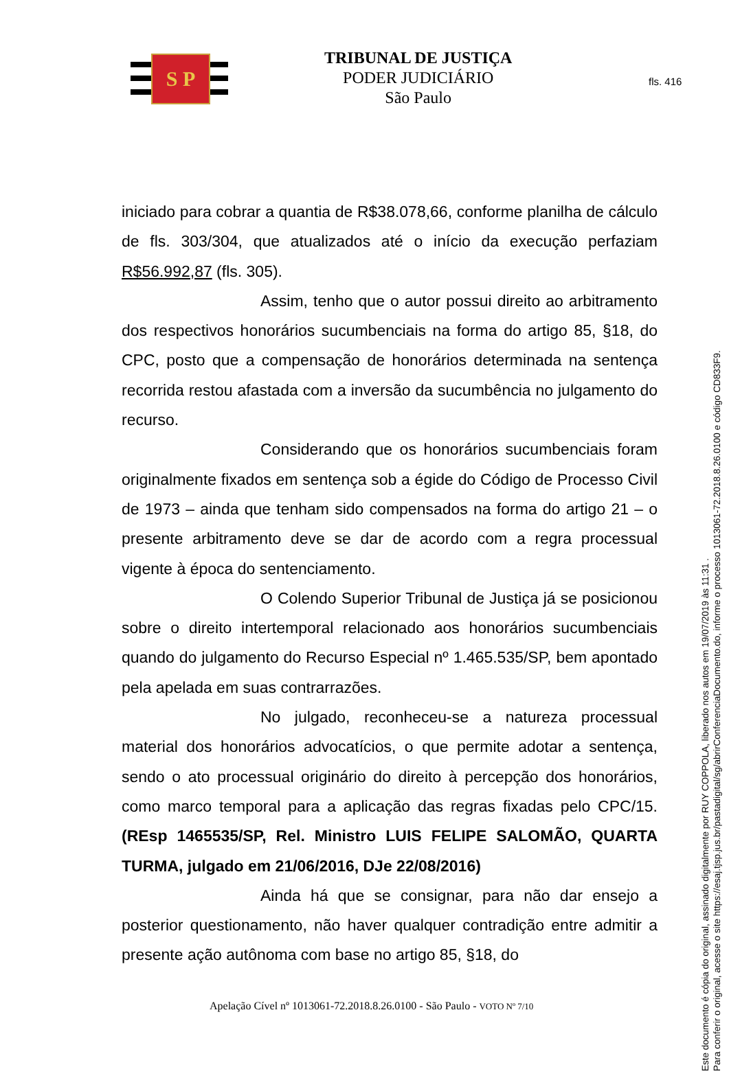fls. 416
S P
TRIBUNAL DE JUSTIÇA
PODER JUDICIÁRIO
São Paulo
iniciado para cobrar a quantia de R$38.078,66, conforme planilha de cálculo de fls. 303/304, que atualizados até o início da execução perfaziam R$56.992,87 (fls. 305).
Assim, tenho que o autor possui direito ao arbitramento dos respectivos honorários sucumbenciais na forma do artigo 85, §18, do CPC, posto que a compensação de honorários determinada na sentença recorrida restou afastada com a inversão da sucumbência no julgamento do recurso.
Considerando que os honorários sucumbenciais foram originalmente fixados em sentença sob a égide do Código de Processo Civil de 1973 – ainda que tenham sido compensados na forma do artigo 21 – o presente arbitramento deve se dar de acordo com a regra processual vigente à época do sentenciamento.
O Colendo Superior Tribunal de Justiça já se posicionou sobre o direito intertemporal relacionado aos honorários sucumbenciais quando do julgamento do Recurso Especial nº 1.465.535/SP, bem apontado pela apelada em suas contrarrazões.
No julgado, reconheceu-se a natureza processual material dos honorários advocatícios, o que permite adotar a sentença, sendo o ato processual originário do direito à percepção dos honorários, como marco temporal para a aplicação das regras fixadas pelo CPC/15. (REsp 1465535/SP, Rel. Ministro LUIS FELIPE SALOMÃO, QUARTA TURMA, julgado em 21/06/2016, DJe 22/08/2016)
Ainda há que se consignar, para não dar ensejo a posterior questionamento, não haver qualquer contradição entre admitir a presente ação autônoma com base no artigo 85, §18, do
Apelação Cível nº 1013061-72.2018.8.26.0100 - São Paulo - VOTO Nº 7/10
Este documento é cópia do original, assinado digitalmente por RUY COPPOLA, liberado nos autos em 19/07/2019 às 11:31 .
Para conferir o original, acesse o site https://esaj.tjsp.jus.br/pastadigital/sg/abrirConferenciaDocumento.do, informe o processo 1013061-72.2018.8.26.0100 e código CD833F9.